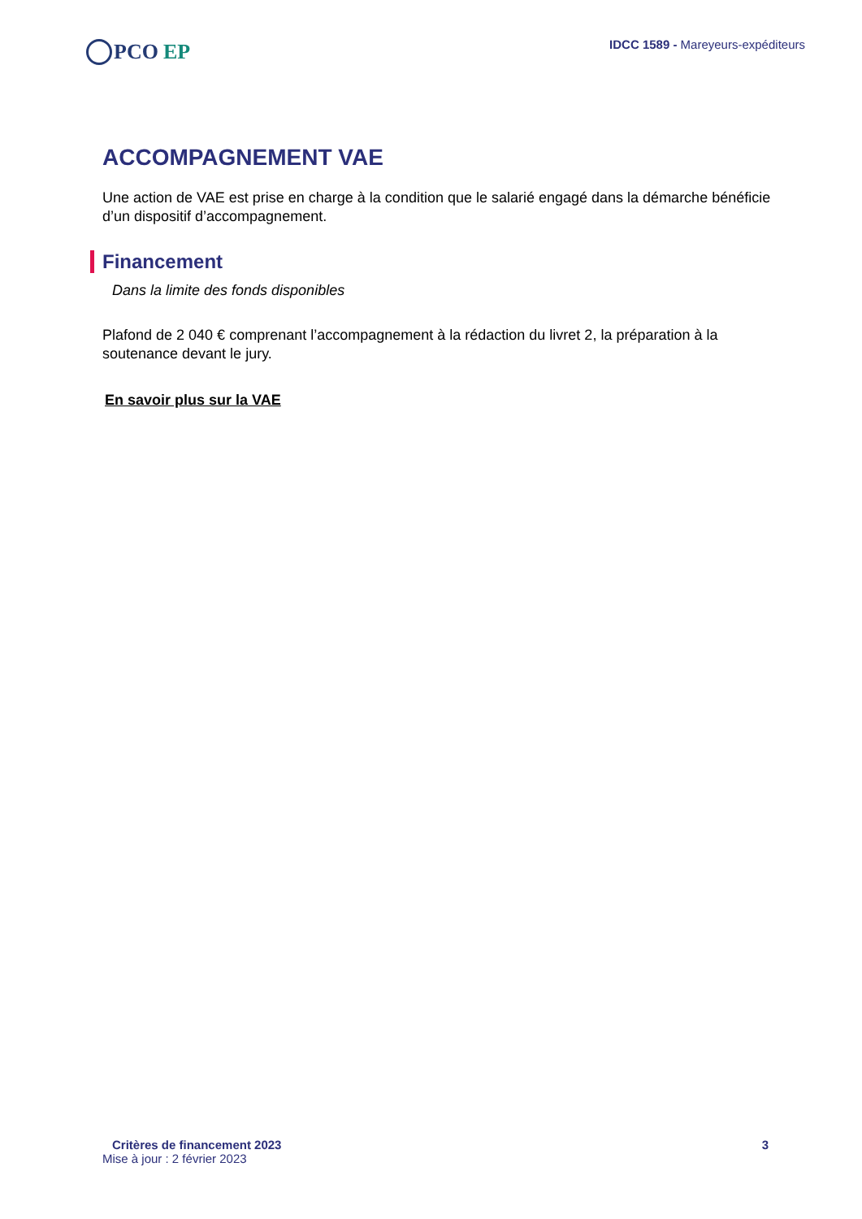PCO EP
IDCC 1589 - Mareyeurs-expéditeurs
ACCOMPAGNEMENT VAE
Une action de VAE est prise en charge à la condition que le salarié engagé dans la démarche bénéficie d’un dispositif d’accompagnement.
Financement
Dans la limite des fonds disponibles
Plafond de 2 040 € comprenant l’accompagnement à la rédaction du livret 2, la préparation à la soutenance devant le jury.
En savoir plus sur la VAE
Critères de financement 2023
Mise à jour : 2 février 2023
3